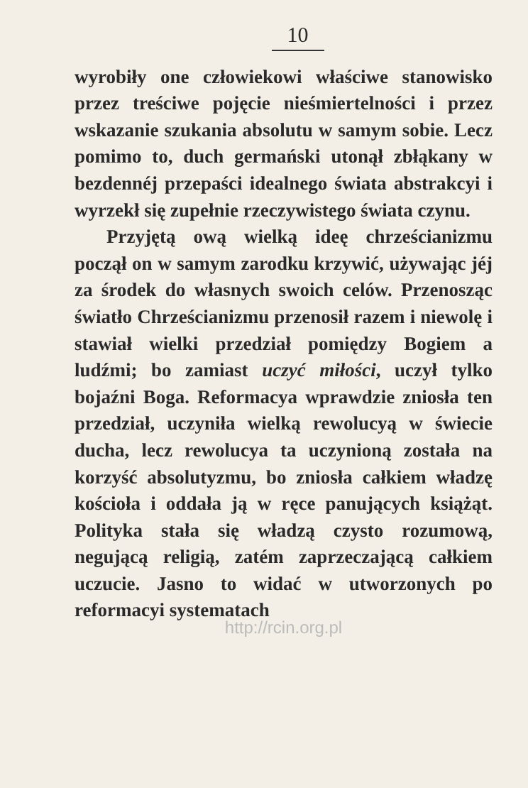10
wyrobiły one człowiekowi właściwe stanowisko przez treściwe pojęcie nieśmiertelności i przez wskazanie szukania absolutu w samym sobie. Lecz pomimo to, duch germański utonął zbłąkany w bezdennéj przepaści idealnego świata abstrakcyi i wyrzekł się zupełnie rzeczywistego świata czynu.
Przyjętą ową wielką ideę chrześcianizmu począł on w samym zarodku krzywić, używając jéj za środek do własnych swoich celów. Przenosząc światło Chrześcianizmu przenosił razem i niewolę i stawiał wielki przedział pomiędzy Bogiem a ludźmi; bo zamiast uczyć miłości, uczył tylko bojaźni Boga. Reformacya wprawdzie zniosła ten przedział, uczyniła wielką rewolucyą w świecie ducha, lecz rewolucya ta uczynioną została na korzyść absolutyzmu, bo zniosła całkiem władzę kościoła i oddała ją w ręce panujących książąt. Polityka stała się władzą czysto rozumową, negującą religią, zatém zaprzeczającą całkiem uczucie. Jasno to widać w utworzonych po reformacyi systematach
http://rcin.org.pl